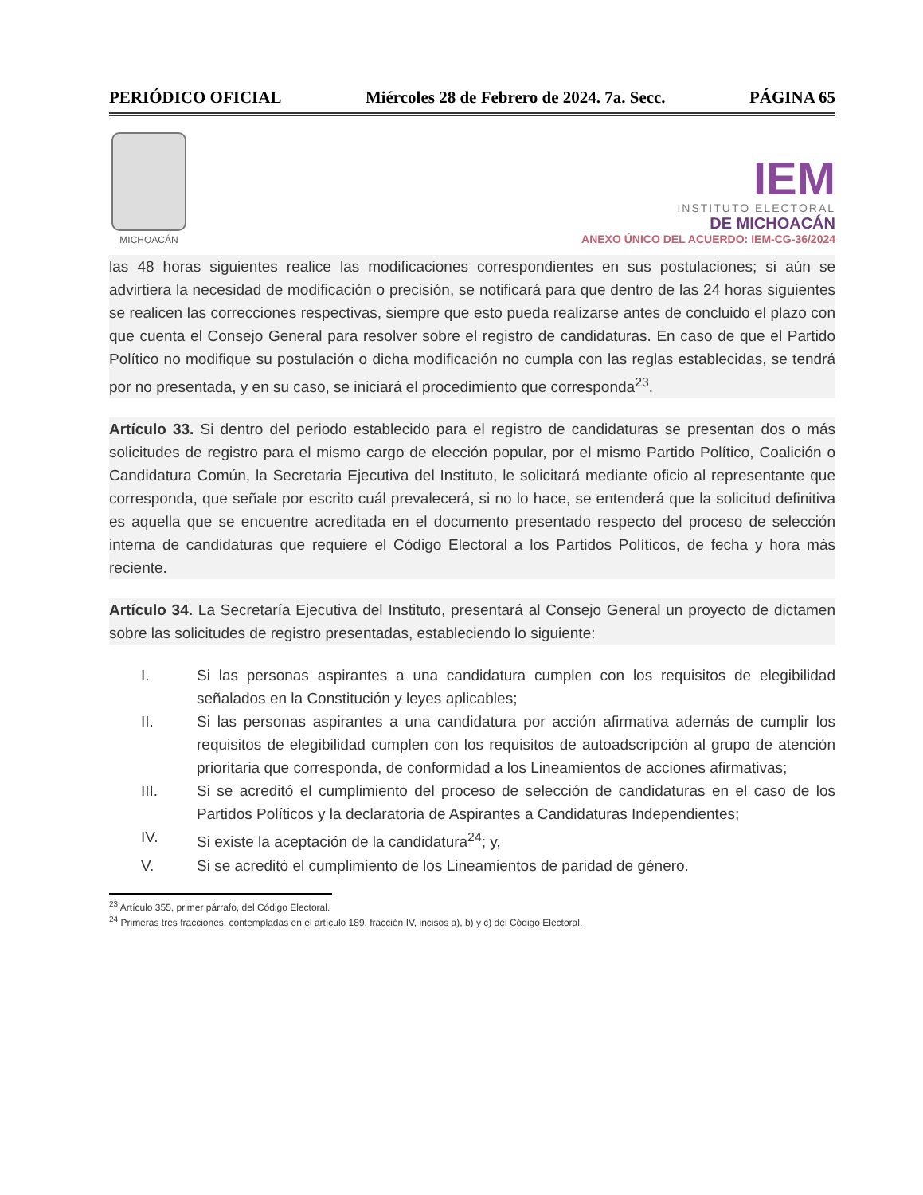PERIÓDICO OFICIAL Miércoles 28 de Febrero de 2024. 7a. Secc. PÁGINA 65
MICHOACÁN
IEM
INSTITUTO ELECTORAL
DE MICHOACÁN
ANEXO ÚNICO DEL ACUERDO: IEM-CG-36/2024
las 48 horas siguientes realice las modificaciones correspondientes en sus postulaciones; si aún se advirtiera la necesidad de modificación o precisión, se notificará para que dentro de las 24 horas siguientes se realicen las correcciones respectivas, siempre que esto pueda realizarse antes de concluido el plazo con que cuenta el Consejo General para resolver sobre el registro de candidaturas. En caso de que el Partido Político no modifique su postulación o dicha modificación no cumpla con las reglas establecidas, se tendrá por no presentada, y en su caso, se iniciará el procedimiento que corresponda<sup>23</sup>.
Artículo 33. Si dentro del periodo establecido para el registro de candidaturas se presentan dos o más solicitudes de registro para el mismo cargo de elección popular, por el mismo Partido Político, Coalición o Candidatura Común, la Secretaria Ejecutiva del Instituto, le solicitará mediante oficio al representante que corresponda, que señale por escrito cuál prevalecerá, si no lo hace, se entenderá que la solicitud definitiva es aquella que se encuentre acreditada en el documento presentado respecto del proceso de selección interna de candidaturas que requiere el Código Electoral a los Partidos Políticos, de fecha y hora más reciente.
Artículo 34. La Secretaría Ejecutiva del Instituto, presentará al Consejo General un proyecto de dictamen sobre las solicitudes de registro presentadas, estableciendo lo siguiente:
I. Si las personas aspirantes a una candidatura cumplen con los requisitos de elegibilidad señalados en la Constitución y leyes aplicables;
II. Si las personas aspirantes a una candidatura por acción afirmativa además de cumplir los requisitos de elegibilidad cumplen con los requisitos de autoadscripción al grupo de atención prioritaria que corresponda, de conformidad a los Lineamientos de acciones afirmativas;
III. Si se acreditó el cumplimiento del proceso de selección de candidaturas en el caso de los Partidos Políticos y la declaratoria de Aspirantes a Candidaturas Independientes;
IV. Si existe la aceptación de la candidatura<sup>24</sup>; y,
V. Si se acreditó el cumplimiento de los Lineamientos de paridad de género.
<sup>23</sup> Artículo 355, primer párrafo, del Código Electoral.
<sup>24</sup> Primeras tres fracciones, contempladas en el artículo 189, fracción IV, incisos a), b) y c) del Código Electoral.